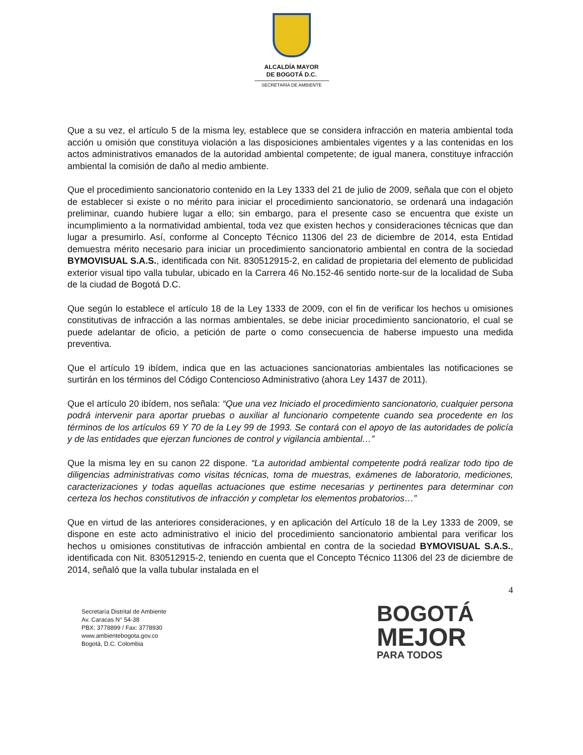ALCALDÍA MAYOR
DE BOGOTÁ D.C.
SECRETARÍA DE AMBIENTE
Que a su vez, el artículo 5 de la misma ley, establece que se considera infracción en materia ambiental toda acción u omisión que constituya violación a las disposiciones ambientales vigentes y a las contenidas en los actos administrativos emanados de la autoridad ambiental competente; de igual manera, constituye infracción ambiental la comisión de daño al medio ambiente.
Que el procedimiento sancionatorio contenido en la Ley 1333 del 21 de julio de 2009, señala que con el objeto de establecer si existe o no mérito para iniciar el procedimiento sancionatorio, se ordenará una indagación preliminar, cuando hubiere lugar a ello; sin embargo, para el presente caso se encuentra que existe un incumplimiento a la normatividad ambiental, toda vez que existen hechos y consideraciones técnicas que dan lugar a presumirlo. Así, conforme al Concepto Técnico 11306 del 23 de diciembre de 2014, esta Entidad demuestra mérito necesario para iniciar un procedimiento sancionatorio ambiental en contra de la sociedad BYMOVISUAL S.A.S., identificada con Nit. 830512915-2, en calidad de propietaria del elemento de publicidad exterior visual tipo valla tubular, ubicado en la Carrera 46 No.152-46 sentido norte-sur de la localidad de Suba de la ciudad de Bogotá D.C.
Que según lo establece el artículo 18 de la Ley 1333 de 2009, con el fin de verificar los hechos u omisiones constitutivas de infracción a las normas ambientales, se debe iniciar procedimiento sancionatorio, el cual se puede adelantar de oficio, a petición de parte o como consecuencia de haberse impuesto una medida preventiva.
Que el artículo 19 ibídem, indica que en las actuaciones sancionatorias ambientales las notificaciones se surtirán en los términos del Código Contencioso Administrativo (ahora Ley 1437 de 2011).
Que el artículo 20 ibídem, nos señala: “Que una vez Iniciado el procedimiento sancionatorio, cualquier persona podrá intervenir para aportar pruebas o auxiliar al funcionario competente cuando sea procedente en los términos de los artículos 69 Y 70 de la Ley 99 de 1993. Se contará con el apoyo de las autoridades de policía y de las entidades que ejerzan funciones de control y vigilancia ambiental…”
Que la misma ley en su canon 22 dispone. “La autoridad ambiental competente podrá realizar todo tipo de diligencias administrativas como visitas técnicas, toma de muestras, exámenes de laboratorio, mediciones, caracterizaciones y todas aquellas actuaciones que estime necesarias y pertinentes para determinar con certeza los hechos constitutivos de infracción y completar los elementos probatorios…”
Que en virtud de las anteriores consideraciones, y en aplicación del Artículo 18 de la Ley 1333 de 2009, se dispone en este acto administrativo el inicio del procedimiento sancionatorio ambiental para verificar los hechos u omisiones constitutivas de infracción ambiental en contra de la sociedad BYMOVISUAL S.A.S., identificada con Nit. 830512915-2, teniendo en cuenta que el Concepto Técnico 11306 del 23 de diciembre de 2014, señaló que la valla tubular instalada en el
4
Secretaría Distrital de Ambiente
Av. Caracas N° 54-38
PBX: 3778899 / Fax: 3778930
www.ambientebogota.gov.co
Bogotá, D.C. Colombia
BOGOTÁ
MEJOR
PARA TODOS